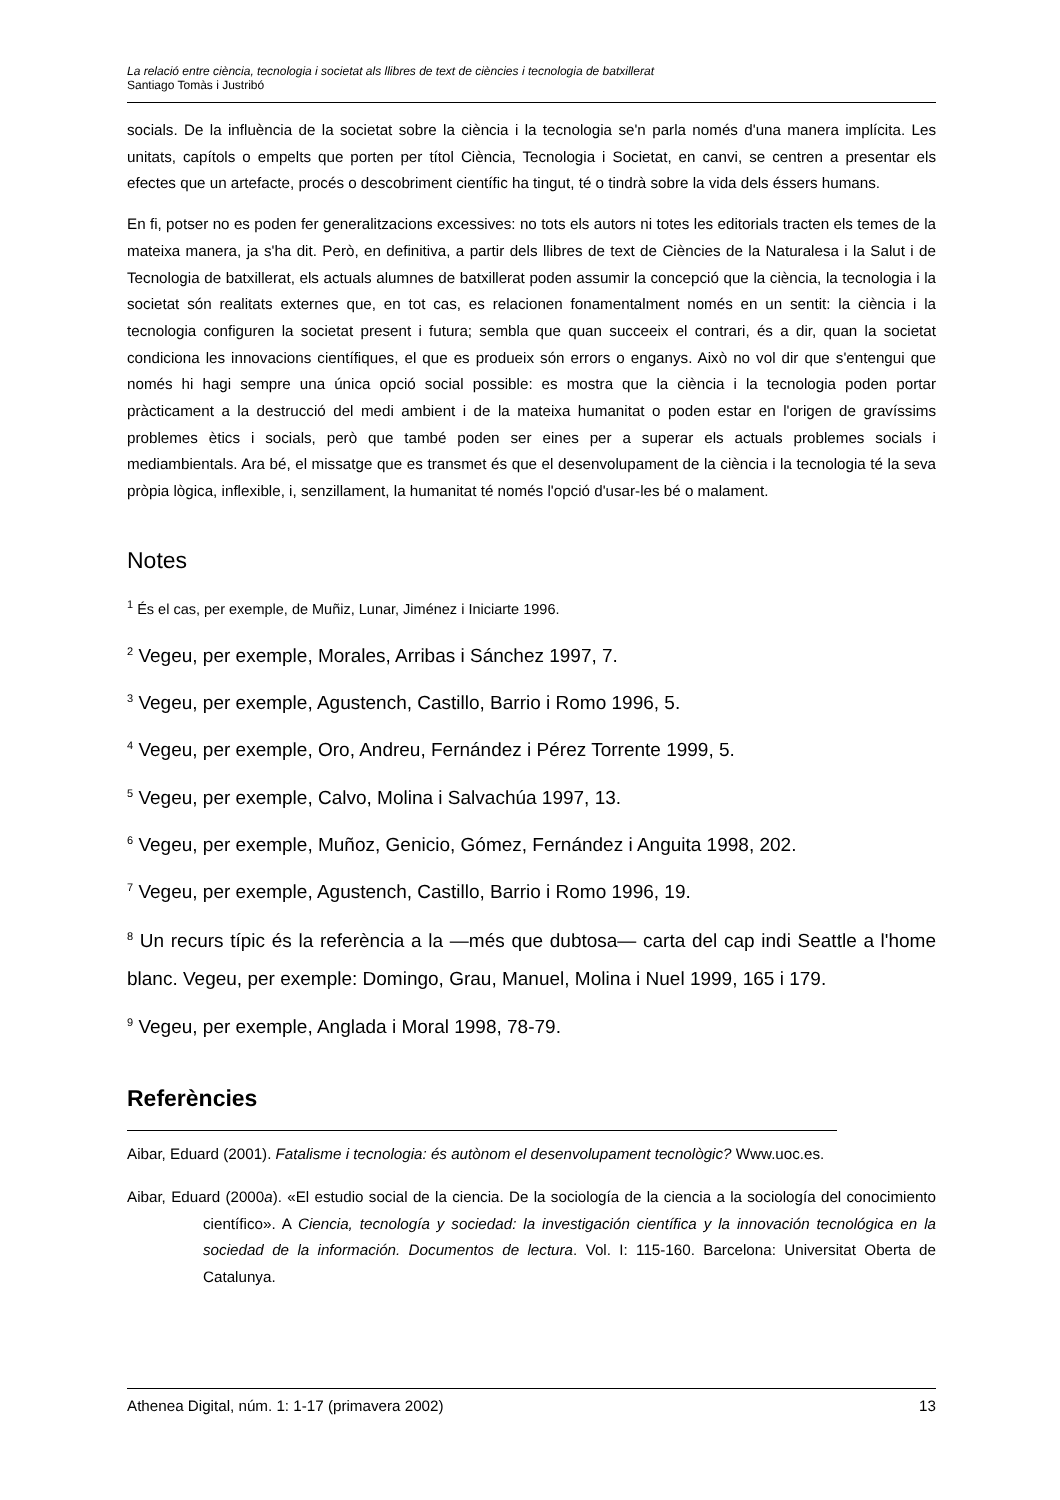La relació entre ciència, tecnologia i societat als llibres de text de ciències i tecnologia de batxillerat
Santiago Tomàs i Justribó
socials. De la influència de la societat sobre la ciència i la tecnologia se'n parla només d'una manera implícita. Les unitats, capítols o empelts que porten per títol Ciència, Tecnologia i Societat, en canvi, se centren a presentar els efectes que un artefacte, procés o descobriment científic ha tingut, té o tindrà sobre la vida dels éssers humans.
En fi, potser no es poden fer generalitzacions excessives: no tots els autors ni totes les editorials tracten els temes de la mateixa manera, ja s'ha dit. Però, en definitiva, a partir dels llibres de text de Ciències de la Naturalesa i la Salut i de Tecnologia de batxillerat, els actuals alumnes de batxillerat poden assumir la concepció que la ciència, la tecnologia i la societat són realitats externes que, en tot cas, es relacionen fonamentalment només en un sentit: la ciència i la tecnologia configuren la societat present i futura; sembla que quan succeeix el contrari, és a dir, quan la societat condiciona les innovacions científiques, el que es produeix són errors o enganys. Això no vol dir que s'entengui que només hi hagi sempre una única opció social possible: es mostra que la ciència i la tecnologia poden portar pràcticament a la destrucció del medi ambient i de la mateixa humanitat o poden estar en l'origen de gravíssims problemes ètics i socials, però que també poden ser eines per a superar els actuals problemes socials i mediambientals. Ara bé, el missatge que es transmet és que el desenvolupament de la ciència i la tecnologia té la seva pròpia lògica, inflexible, i, senzillament, la humanitat té només l'opció d'usar-les bé o malament.
Notes
<sup>1</sup> És el cas, per exemple, de Muñiz, Lunar, Jiménez i Iniciarte 1996.
<sup>2</sup> Vegeu, per exemple, Morales, Arribas i Sánchez 1997, 7.
<sup>3</sup> Vegeu, per exemple, Agustench, Castillo, Barrio i Romo 1996, 5.
<sup>4</sup> Vegeu, per exemple, Oro, Andreu, Fernández i Pérez Torrente 1999, 5.
<sup>5</sup> Vegeu, per exemple, Calvo, Molina i Salvachúa 1997, 13.
<sup>6</sup> Vegeu, per exemple, Muñoz, Genicio, Gómez, Fernández i Anguita 1998, 202.
<sup>7</sup> Vegeu, per exemple, Agustench, Castillo, Barrio i Romo 1996, 19.
<sup>8</sup> Un recurs típic és la referència a la —més que dubtosa— carta del cap indi Seattle a l'home blanc. Vegeu, per exemple: Domingo, Grau, Manuel, Molina i Nuel 1999, 165 i 179.
<sup>9</sup> Vegeu, per exemple, Anglada i Moral 1998, 78-79.
Referències
Aibar, Eduard (2001). Fatalisme i tecnologia: és autònom el desenvolupament tecnològic? Www.uoc.es.
Aibar, Eduard (2000a). «El estudio social de la ciencia. De la sociología de la ciencia a la sociología del conocimiento científico». A Ciencia, tecnología y sociedad: la investigación científica y la innovación tecnológica en la sociedad de la información. Documentos de lectura. Vol. I: 115-160. Barcelona: Universitat Oberta de Catalunya.
Athenea Digital, núm. 1: 1-17 (primavera 2002) 13